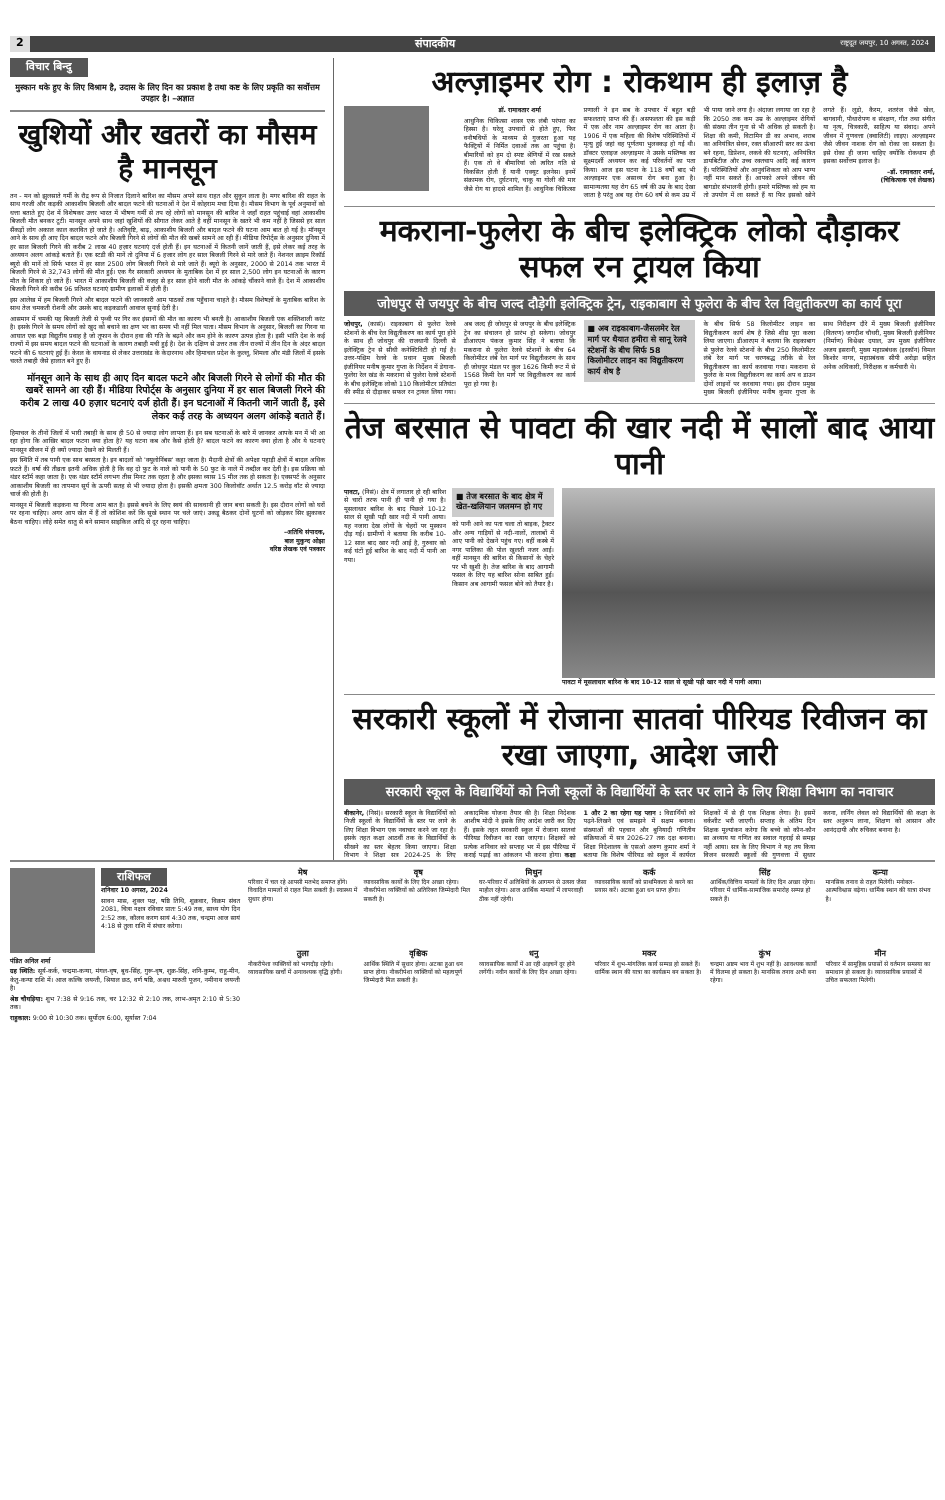2 संपादकीय राष्ट्रदूत जयपुर, 10 अगस्त, 2024
विचार बिन्दु
मुस्कान थके हुए के लिए विश्राम है, उदास के लिए दिन का प्रकाश है तथा कष्ट के लिए प्रकृति का सर्वोत्तम उपहार है। –अज्ञात
खुशियों और खतरों का मौसम है मानसून
तन - मन को झुलसाते गर्मी के रौद्र रूप से निजात दिलाने बारिश का मौसम अपने साथ राहत और सुकून लाता है। मगर बारिश की राहत के साथ गरजी और कड़की आकाशीय बिजली और बादल फटने की घटनाओं ने देश में कोहराम मचा दिया है। मौसम विभाग के पूर्व अनुमानों को धत्ता बताते हुए देश में विशेषकर उत्तर भारत में भीषण गर्मी से तप रहे लोगों को मानसून की बारिश ने जहाँ राहत पहुंचाई वहां आकाशीय बिजली मौत बनकर टूटी। मानसून अपने साथ जहां खुशियों की सौगात लेकर आते है वहीं मानसून के खतरे भी कम नहीं है जिससे हर साल सैंकड़ों लोग अकाल काल कलवित हो जाते है। अतिवृष्टि, बाढ़, आकाशीय बिजली और बादल फटने की घटना आम बात हो गई है। मॉनसून आने के साथ ही आए दिन बादल फटने और बिजली गिरने से लोगों की मौत की खबरें सामने आ रही हैं। मीडिया रिपोर्ट्स के अनुसार दुनिया में हर साल बिजली गिरने की करीब 2 लाख 40 हज़ार घटनाएं दर्ज होती हैं। इन घटनाओं में कितनी जानें जाती हैं, इसे लेकर कई तरह के अध्ययन अलग आंकड़े बताते हैं। एक स्टडी की मानें तो दुनिया में 6 हजार लोग हर साल बिजली गिरने से मारे जाते हैं। नेशनल क्राइम रिकॉर्ड ब्यूरो की मानें तो सिर्फ भारत में हर साल 2500 लोग बिजली गिरने से मारे जाते हैं। ब्यूरो के अनुसार, 2000 से 2014 तक भारत में बिजली गिरने से 32,743 लोगों की मौत हुई। एक गैर सरकारी अध्ययन के मुताबिक देश में हर साल 2,500 लोग इन घटनाओं के कारण मौत के शिकार हो जाते हैं। भारत में आकाशीय बिजली की वजह से हर साल होने वाली मौत के आंकड़े चौंकाने वाले हैं। देश में आकाशीय बिजली गिरने की करीब 96 प्रतिशत घटनाएं ग्रामीण इलाकों में होती हैं।
इस आलेख में हम बिजली गिरने और बादल फटने की जानकारी आम पाठकों तक पहुँचाना चाहते है। मौसम विशेषज्ञों के मुताबिक बारिश के साथ तेज चमकती रोशनी और उसके बाद कड़कडाती आवाज सुनाई देती है।
आसमान में चमकी यह बिजली तेजी से पृथ्वी पर गिर कर इंसानों की मौत का कारण भी बनती है। आकाशीय बिजली एक शक्तिशाली करंट है। इसके गिरने के समय लोगों को खुद को बचाने का क्षण भर का समय भी नहीं मिल पाता। मौसम विभाग के अनुसार, बिजली का गिरना या आघात एक बड़ा विद्युतीय प्रवाह है जो तूफान के दौरान हवा की गति के बढ़ने और कम होने के कारण उत्पन्न होता है। इसी भांति देश के कई राज्यों में इस समय बादल फटने की घटनाओं के कारण तबाही मची हुई है। देश के दक्षिण से उत्तर तक तीन राज्यों में तीन दिन के अंदर बादल फटने की 6 घटनाएं हुई हैं। केरल के वायनाड से लेकर उत्तराखंड के केदारनाथ और हिमाचल प्रदेश के कुल्लू, शिमला और मंडी जिलों में इसके चलते तबाही जैसे हालात बने हुए हैं।
मॉनसून आने के साथ ही आए दिन बादल फटने और बिजली गिरने से लोगों की मौत की खबरें सामने आ रही हैं। मीडिया रिपोर्ट्स के अनुसार दुनिया में हर साल बिजली गिरने की करीब 2 लाख 40 हज़ार घटनाएं दर्ज होती हैं। इन घटनाओं में कितनी जानें जाती हैं, इसे लेकर कई तरह के अध्ययन अलग आंकड़े बताते हैं।
हिमाचल के तीनों जिलों में भारी तबाही के साथ ही 50 से ज्यादा लोग लापता हैं। इन सब घटनाओं के बारे में जानकर आपके मन में भी आ रहा होगा कि आखिर बादल फटना क्या होता है? यह घटना कब और कैसे होती है? बादल फटने का कारण क्या होता है और ये घटनाएं मानसून सीजन में ही क्यों ज्यादा देखने को मिलती हैं।
इस स्थिति में तब पानी एक साथ बरसता है। इन बादलों को 'क्यूलोनिंबस' कहा जाता है। मैदानी क्षेत्रों की अपेक्षा पहाड़ी क्षेत्रों में बादल अधिक फ़टते हैं। वर्षा की तीव्रता इतनी अधिक होती है कि वह दो फुट के नाले को पानी के 50 फुट के नाले में तब्दील कर देती है। इस प्रक्रिया को थंडर स्टॉर्म कहा जाता है। एक थंडर स्टॉर्म लगभग तीस मिनट तक रहता है और इसका व्यास 15 मील तक हो सकता है। एक्सपर्ट के अनुसार आकाशीय बिजली का तापमान सूर्य के ऊपरी सतह से भी ज्यादा होता है। इसकी क्षमता 300 किलोवॉट अर्थात 12.5 करोड़ वॉट से ज्यादा चार्ज की होती है।
मानसून में बिजली कड़कना या गिरना आम बात है। इससे बचने के लिए स्वयं की सावधानी ही जान बचा सकती है। इस दौरान लोगों को घरों पर रहना चाहिए। अगर आप खेत में हैं तो कोशिश करें कि सूखे स्थान पर चले जाएं। उकडू बैठकर दोनों घुटनों को जोड़कर सिर झुकाकर बैठना चाहिए। लोहे समेत धातु से बने सामान साइकिल आदि से दूर रहना चाहिए।
–अतिथि संपादक,
बाल मुकुन्द ओझा
वरिष्ठ लेखक एवं पत्रकार
अल्ज़ाइमर रोग : रोकथाम ही इलाज़ है
डॉ. रामावतार शर्मा
आधुनिक चिकित्सा शास्त्र एक लंबी परंपरा का हिस्सा है। घरेलू उपचारों से होते हुए, फिर वनौषधियों के माध्यम से गुजरता हुआ यह फैक्ट्रियों में निर्मित दवाओं तक आ पहुंचा है। बीमारियों को हम दो स्पष्ट श्रेणियों में रख सकते हैं। एक तो वे बीमारियां जो त्वरित गति से विकसित होती हैं यानी एक्यूट इलनेस। इनमें संक्रामक रोग, दुर्घटनाएं, चाकू या गोली की मार जैसे रोग या हादसे शामिल हैं। आधुनिक चिकित्सा प्रणाली ने इन सब के उपचार में बहुत बड़ी सफलताएं प्राप्त की हैं। असफलता की इस कड़ी में एक और नाम अल्ज़ाइमर रोग का आता है। 1906 में एक महिला की विशेष परिस्थितियों में मृत्यु हुई जहां वह पूर्णतया भुलक्कड़ हो गई थी। डॉक्टर एलाइज अल्ज़ाइमर ने उसके मस्तिष्क का सूक्ष्मदर्शी अध्ययन कर कई परिवर्तनों का पता किया। आज इस घटना के 118 वर्षों बाद भी अल्ज़ाइमर एक असाध्य रोग बना हुआ है। सामान्यतया यह रोग 65 वर्ष की उम्र के बाद देखा जाता है परंतु अब यह रोग 60 वर्ष से कम उम्र में भी पाया जाने लगा है। अंदाजा लगाया जा रहा है कि 2050 तक कम उम्र के अल्ज़ाइमर रोगियों की संख्या तीन गुना से भी अधिक हो सकती है। शिक्षा की कमी, विटामिन डी का अभाव, शराब का अनियंत्रित सेवन, रक्त सीआरपी स्तर का ऊंचा बने रहना, डिप्रेशन, लकवे की घटनाएं, अनियंत्रित डायबिटीज और उच्च रक्तचाप आदि कई कारण हैं। परिस्थितियों और आनुवंशिकता को आप भाग्य नहीं मान सकते हैं। आपको अपने जीवन की बागडोर संभालनी होगी। हमारे मस्तिष्क को हम या तो उपयोग में ला सकते हैं या फिर इसको खोने लगते हैं। लूडो, कैरम, शतरंज जैसे खेल, बागवानी, पौधारोपण व संरक्षण, गीत तथा संगीत या नृत्य, चित्रकारी, साहित्य या संवाद। अपने जीवन में गुणवत्ता (क्वालिटी) लाइए। अल्ज़ाइमर जैसे जीवन नाशक रोग को रोका जा सकता है। इसे रोका ही जाना चाहिए क्योंकि रोकथाम ही इसका सर्वोत्तम इलाज है।
–डॉ. रामावतार शर्मा,
(चिकित्सक एवं लेखक)
मकराना-फुलेरा के बीच इलेक्ट्रिक लोको दौड़ाकर सफल रन ट्रायल किया
जोधपुर से जयपुर के बीच जल्द दौड़ेगी इलेक्ट्रिक ट्रेन, राइकाबाग से फुलेरा के बीच रेल विद्युतीकरण का कार्य पूरा
जोधपुर, (कासं)। राइकाबाग से फुलेरा रेलवे स्टेशनों के बीच रेल विद्युतीकरण का कार्य पूरा होने के साथ ही जोधपुर की राजधानी दिल्ली से इलेक्ट्रिक ट्रेन से सीधी कनेक्टिविटी हो गई है। उत्तर-पश्चिम रेलवे के प्रधान मुख्य बिजली इंजीनियर मनीष कुमार गुप्ता के निर्देशन में डेगाना-फुलेरा रेल खंड के मकराना से फुलेरा रेलवे स्टेशनों के बीच इलेक्ट्रिक लोको 110 किलोमीटर प्रतिघंटा की स्पीड से दौड़ाकर सफल रन ट्रायल लिया गया। अब जल्द ही जोधपुर से जयपुर के बीच इलेक्ट्रिक ट्रेन का संचालन हो प्रारंभ हो सकेगा। जोधपुर डीआरएम पंकज कुमार सिंह ने बताया कि मकराना से फुलेरा रेलवे स्टेशनों के बीच 64 किलोमीटर लंबे रेल मार्ग पर विद्युतीकरण के साथ ही जोधपुर मंडल पर कुल 1626 किमी रूट में से 1568 किमी रेल मार्ग पर विद्युतीकरण का कार्य पूरा हो गया है।
■ अब राइकाबाग-जैसलमेर रेल मार्ग पर थैयात हमीरा से सानू रेलवे स्टेशनों के बीच सिर्फ 58 किलोमीटर लाइन का विद्युतीकरण कार्य शेष है
के बीच सिर्फ 58 किलोमीटर लाइन का विद्युतीकरण कार्य शेष है जिसे शीघ्र पूरा करवा लिया जाएगा। डीआरएम ने बताया कि राइकाबाग से फुलेरा रेलवे स्टेशनों के बीच 250 किलोमीटर लंबे रेल मार्ग पर चरणबद्ध तरीके से रेल विद्युतीकरण का कार्य करवाया गया। मकराना से फुलेरा के मध्य विद्युतीकरण का कार्य अप व डाउन दोनों लाइनों पर करवाया गया। इस दौरान प्रमुख मुख्य बिजली इंजीनियर मनीष कुमार गुप्ता के साथ निरीक्षण दौरे में मुख्य बिजली इंजीनियर (वितरण) जगदीश चौधरी, मुख्य बिजली इंजीनियर (निर्माण) विश्वेश्वर दयाल, उप मुख्य इंजीनियर अजय इसरानी, मुख्य महाप्रबंधक (इरकॉन) विमल किशोर नागर, महाप्रबंधक सीपी अरोड़ा सहित अनेक अधिकारी, निरीक्षक व कर्मचारी थे।
तेज बरसात से पावटा की खार नदी में सालों बाद आया पानी
पावटा, (निसं)। क्षेत्र में लगातार हो रही बारिश से चारों तरफ पानी ही पानी हो गया है। मूसलाधार बारिश के बाद पिछले 10-12 साल से सूखी पड़ी खार नदी में पानी आया। यह नजारा देख लोगों के चेहरों पर मुस्कान दौड़ गई। ग्रामीणों ने बताया कि करीब 10-12 साल बाद खार नदी आई है, गुरुवार को कई घंटों हुई बारिश के बाद नदी में पानी आ गया।
■ तेज बरसात के बाद क्षेत्र में खेत-खलियान जलमग्न हो गए
को पानी आने का पता चला तो बाइक, ट्रैक्टर और अन्य गाड़ियों से नदी-नालों, तालाबों में आए पानी को देखने पहुंच गए। वहीं कस्बे में नगर पालिका की पोल खुलती नजर आई। वहीं मानसून की बारिश से किसानों के चेहरे पर भी खुशी है। तेज बारिश के बाद आगामी फसल के लिए यह बारिश सोना साबित हुई। किसान अब आगामी फसल बोने को तैयार है।
पावटा में मूसलाधार बारिश के बाद 10-12 साल से सूखी पड़ी खार नदी में पानी आया।
सरकारी स्कूलों में रोजाना सातवां पीरियड रिवीजन का रखा जाएगा, आदेश जारी
सरकारी स्कूल के विद्यार्थियों को निजी स्कूलों के विद्यार्थियों के स्तर पर लाने के लिए शिक्षा विभाग का नवाचार
बीकानेर, (निसं)। सरकारी स्कूल के विद्यार्थियों को निजी स्कूलों के विद्यार्थियों के स्तर पर लाने के लिए शिक्षा विभाग एक नवाचार करने जा रहा है। इसके तहत कक्षा आठवीं तक के विद्यार्थियों के सीखने का स्तर बेहतर किया जाएगा। शिक्षा विभाग ने शिक्षा सत्र 2024-25 के लिए अकादमिक योजना तैयार की है। शिक्षा निदेशक आशीष मोदी ने इसके लिए आदेश जारी कर दिए हैं। इसके तहत सरकारी स्कूल में रोजाना सातवां पीरियड रिवीजन का रखा जाएगा। शिक्षकों को प्रत्येक शनिवार को सप्ताह भर में इस पीरियड में कराई पढ़ाई का आंकलन भी करना होगा। कक्षा 1 और 2 का रहेगा यह प्लान : विद्यार्थियों को पढ़ने-लिखने एवं समझने में सक्षम बनाना। संख्याओं की पहचान और बुनियादी गणितीय संक्रियाओं में सत्र 2026-27 तक दक्ष बनाना। शिक्षा निदेशालय के एसओ अरुण कुमार शर्मा ने बताया कि विशेष पीरियड को स्कूल में कार्यरत शिक्षकों में से ही एक शिक्षक लेगा। है। इसमें वर्कशीट भरी जाएगी। सप्ताह के अंतिम दिन शिक्षक मूल्यांकन करेगा कि बच्चे को कौन-कौन सा अध्याय या गणित का सवाल गहराई से समझ नहीं आया। सत्र के लिए विभाग ने यह तय किया विजन सरकारी स्कूलों की गुणवत्ता में सुधार करना, लर्निंग लेवल को विद्यार्थियों की कक्षा के स्तर अनुरूप लाना, शिक्षण को आसान और आनंददायी और रुचिकर बनाना है।
राशिफल
शनिवार 10 अगस्त, 2024
सावन मास, शुक्ल पक्ष, षष्ठि तिथि, शुक्रवार, विक्रम संवत 2081, चित्रा नक्षत्र रविवार प्रातः 5:49 तक, साध्य योग दिन 2:52 तक, कौलव करण सायं 4:30 तक, चन्द्रमा आज सायं 4:18 से तुला राशि में संचार करेगा।
पंडित अनिल शर्मा
ग्रह स्थिति: सूर्य-कर्क, चन्द्रमा-कन्या, मंगल-वृष, बुध-सिंह, गुरू-वृष, शुक्र-सिंह, शनि-कुम्भ, राहु-मीन, केतु-कन्या राशि में। आज कल्कि जयन्ती, श्रियाल छठ, वर्ण षष्ठि, अश्वध मारुती पूजन, नमीनाथ जयन्ती है।
श्रेष्ठ चौघड़िया: शुभ 7:38 से 9:16 तक, चर 12:32 से 2:10 तक, लाभ-अमृत 2:10 से 5:30 तक।
राहुकाल: 9:00 से 10:30 तक। सूर्योदय 6:00, सूर्यास्त 7:04
मेष
परिवार में चल रहे आपसी मतभेद समाप्त होंगे। विवादित मामलों से राहत मिल सकती है। स्वास्थ्य में सुधार होगा।
वृष
व्यावसायिक कार्यों के लिए दिन अच्छा रहेगा। नौकरीपेशा व्यक्तियों को अतिरिक्त जिम्मेदारी मिल सकती है।
मिथुन
घर-परिवार में अतिथियों के आगमन से उत्सव जैसा माहौल रहेगा। आज आर्थिक मामलों में लापरवाही ठीक नहीं रहेगी।
कर्क
व्यावसायिक कार्यों को प्राथमिकता से करने का प्रयास करें। अटका हुआ धन प्राप्त होगा।
सिंह
आर्थिक/वित्तिय मामलों के लिए दिन अच्छा रहेगा। परिवार में धार्मिक-सामाजिक समारोह सम्पन्न हो सकते हैं।
कन्या
मानसिक तनाव से राहत मिलेगी। मनोबल-आत्मविश्वास बढ़ेगा। धार्मिक स्थान की यात्रा संभव है।
तुला
नौकरीपेशा व्यक्तियों को भागदौड़ रहेगी। व्यावसायिक खर्चों में अनावश्यक वृद्धि होगी।
वृश्चिक
आर्थिक स्थिति में सुधार होगा। अटका हुआ धन प्राप्त होगा। नौकरीपेशा व्यक्तियों को महत्वपूर्ण जिम्मेदारी मिल सकती है।
धनु
व्यावसायिक कार्यों में आ रही अड़चनें दूर होने लगेंगी। नवीन कार्यों के लिए दिन अच्छा रहेगा।
मकर
परिवार में शुभ-मांगलिक कार्य सम्पन्न हो सकते हैं। धार्मिक स्थान की यात्रा का कार्यक्रम बन सकता है।
कुंभ
चन्द्रमा अष्टम भाव में शुभ नहीं है। आवश्यक कार्यों में विलम्ब हो सकता है। मानसिक तनाव अभी बना रहेगा।
मीन
परिवार में सामूहिक प्रयासों से वर्तमान समस्या का समाधान हो सकता है। व्यावसायिक प्रयासों में उचित सफलता मिलेगी।